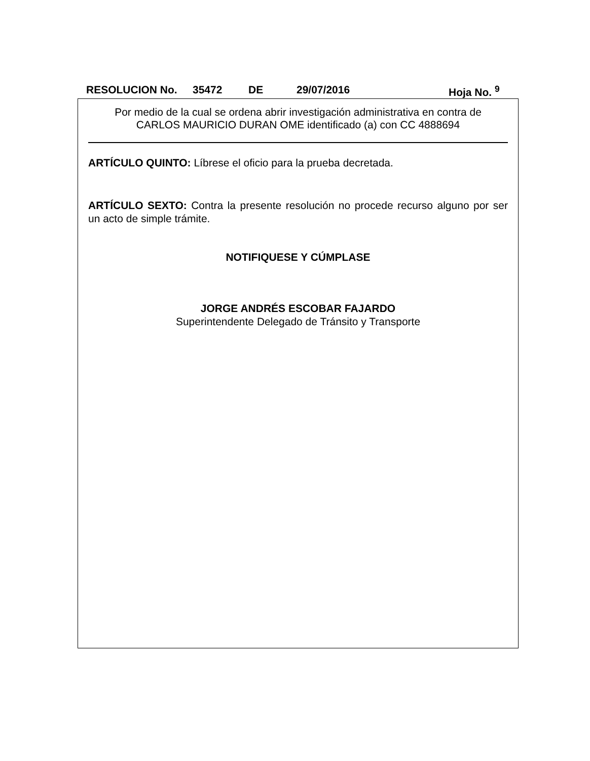RESOLUCION No. 35472 DE 29/07/2016 Hoja No. <sup>9</sup>
Por medio de la cual se ordena abrir investigación administrativa en contra de
CARLOS MAURICIO DURAN OME identificado (a) con CC 4888694
ARTÍCULO QUINTO: Líbrese el oficio para la prueba decretada.
ARTÍCULO SEXTO: Contra la presente resolución no procede recurso alguno por ser un acto de simple trámite.
NOTIFIQUESE Y CÚMPLASE
JORGE ANDRÉS ESCOBAR FAJARDO
Superintendente Delegado de Tránsito y Transporte